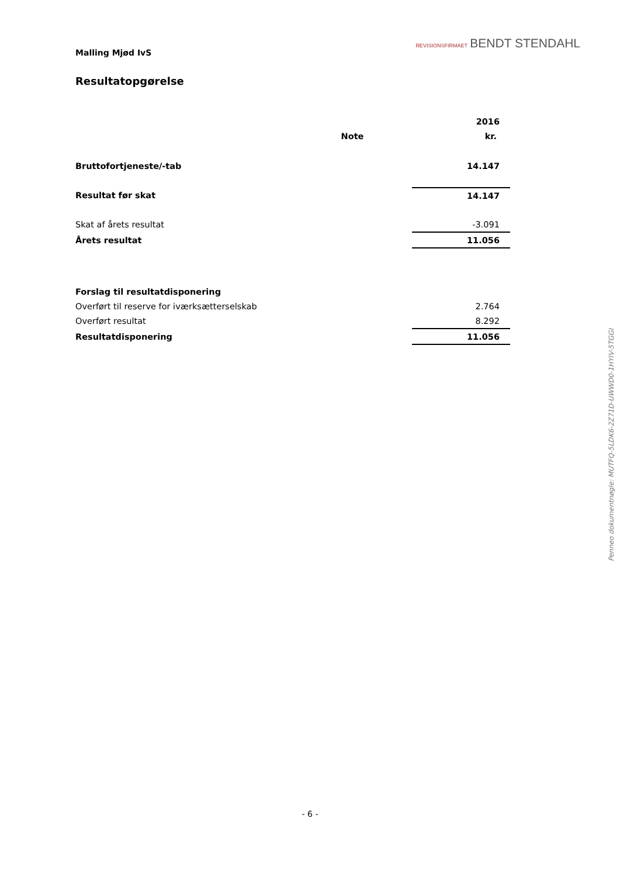REVISIONSFIRMAET BENDT STENDAHL
Malling Mjød IvS
Resultatopgørelse
| | | | 2016 |
| | Note | | kr. |
| Bruttofortjeneste/-tab | | | 14.147 |
| Resultat før skat | | | 14.147 |
| Skat af årets resultat | | | -3.091 |
| Årets resultat | | | 11.056 |
| Forslag til resultatdisponering | | | |
| Overført til reserve for iværksætterselskab | | | 2.764 |
| Overført resultat | | | 8.292 |
| Resultatdisponering | | | 11.056 |
Penneo dokumentnøgle: MUTFQ-5LDK6-2Z71D-UWWD0-1HYIV-5TGGI
- 6 -